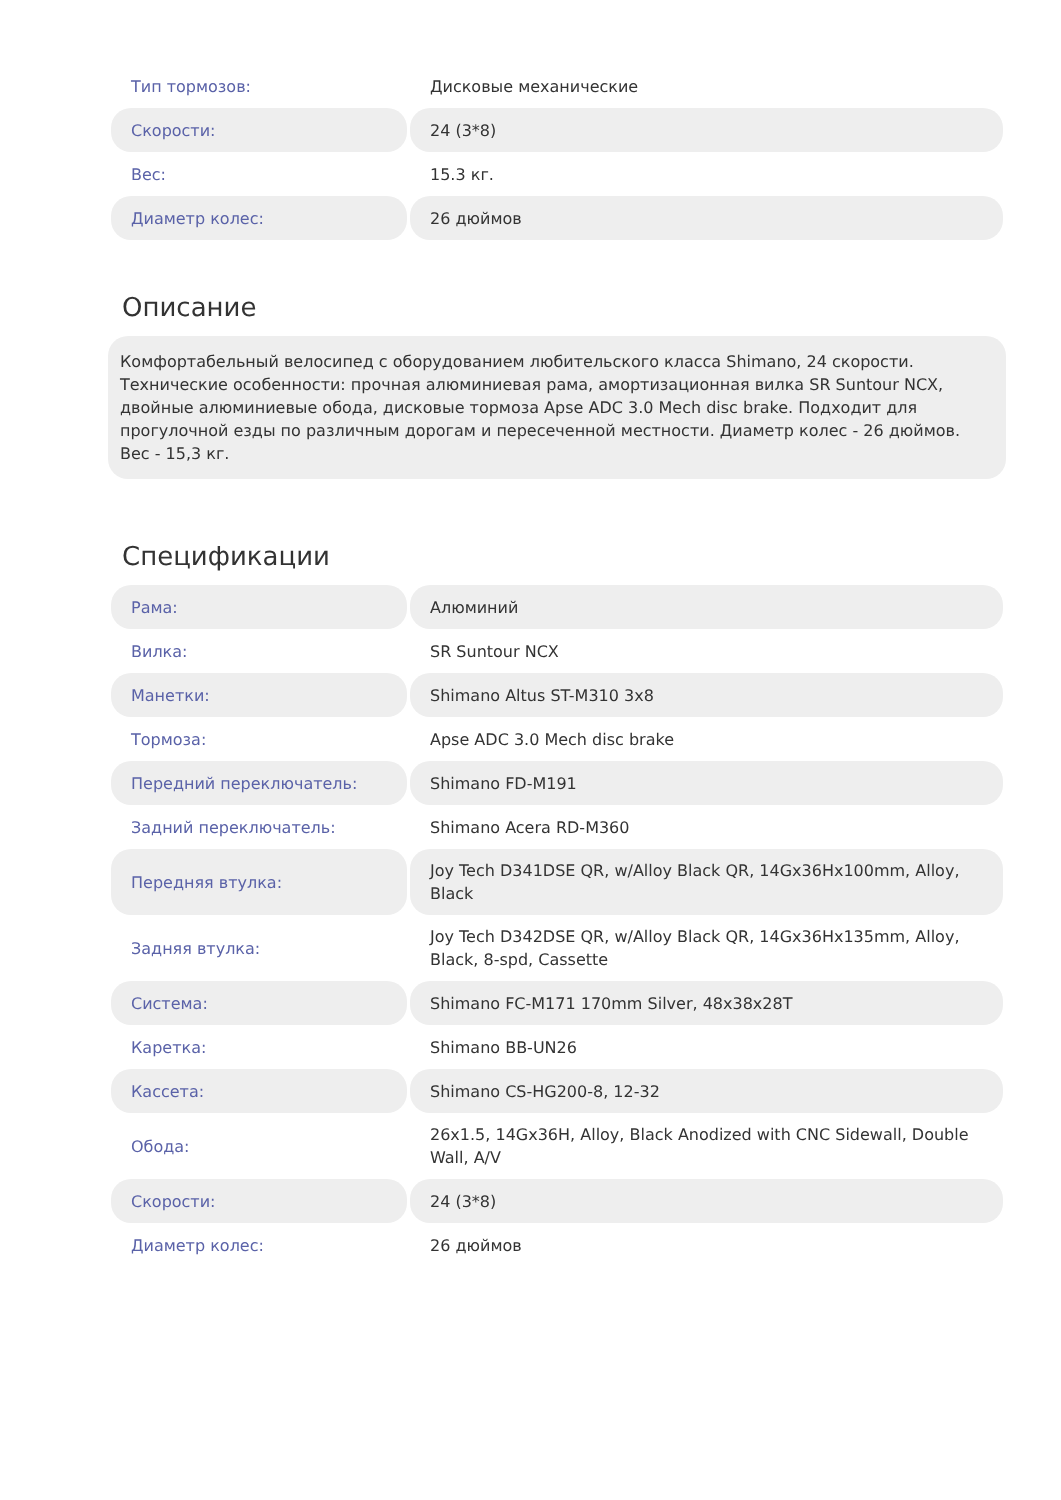| Тип тормозов: | Дисковые механические |
| Скорости: | 24 (3*8) |
| Вес: | 15.3 кг. |
| Диаметр колес: | 26 дюймов |
Описание
Комфортабельный велосипед с оборудованием любительского класса Shimano, 24 скорости. Технические особенности: прочная алюминиевая рама, амортизационная вилка SR Suntour NCX, двойные алюминиевые обода, дисковые тормоза Apse ADC 3.0 Mech disc brake. Подходит для прогулочной езды по различным дорогам и пересеченной местности. Диаметр колес - 26 дюймов. Вес - 15,3 кг.
Спецификации
| Рама: | Алюминий |
| Вилка: | SR Suntour NCX |
| Манетки: | Shimano Altus ST-M310 3x8 |
| Тормоза: | Apse ADC 3.0 Mech disc brake |
| Передний переключатель: | Shimano FD-M191 |
| Задний переключатель: | Shimano Acera RD-M360 |
| Передняя втулка: | Joy Tech D341DSE QR, w/Alloy Black QR, 14Gx36Hx100mm, Alloy, Black |
| Задняя втулка: | Joy Tech D342DSE QR, w/Alloy Black QR, 14Gx36Hx135mm, Alloy, Black, 8-spd, Cassette |
| Система: | Shimano FC-M171 170mm Silver, 48x38x28T |
| Каретка: | Shimano BB-UN26 |
| Кассета: | Shimano CS-HG200-8, 12-32 |
| Обода: | 26x1.5, 14Gx36H, Alloy, Black Anodized with CNC Sidewall, Double Wall, A/V |
| Скорости: | 24 (3*8) |
| Диаметр колес: | 26 дюймов |